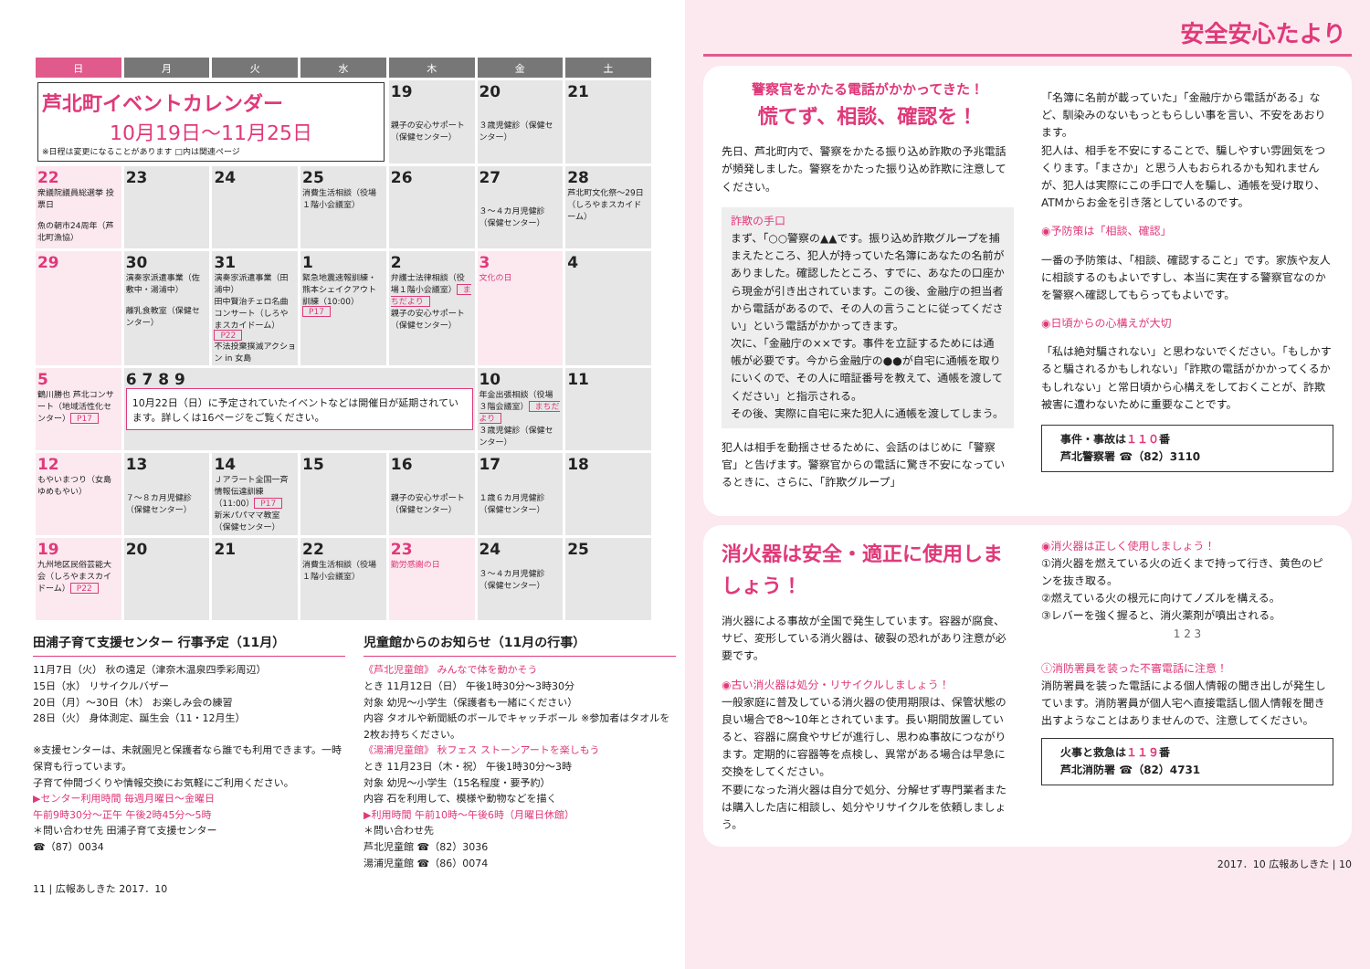| 日 | 月 | 火 | 水 | 木 | 金 | 土 |
| --- | --- | --- | --- | --- | --- | --- |
| 芦北町イベントカレンダー 10月19日～11月25日 ※日程は変更になることがあります □内は関連ページ | | | | 19 親子の安心サポート（保健センター） | 20 ３歳児健診（保健センター） | 21 |
| 22 衆議院議員総選挙 投票日 魚の朝市24周年（芦北町漁協） | 23 | 24 | 25 消費生活相談（役場１階小会議室） | 26 | 27 ３～４カ月児健診（保健センター） | 28 芦北町文化祭～29日（しろやまスカイドーム） |
| 29 | 30 演奏家派遣事業（佐敷中・湯浦中） 離乳食教室（保健センター） | 31 演奏家派遣事業（田浦中） 田中賢治チェロ名曲コンサート（しろやまスカイドーム） P22 不法投棄撲滅アクション in 女島 | 1 緊急地震速報訓練・熊本シェイクアウト訓練（10:00） P17 | 2 弁護士法律相談（役場１階小会議室） まちだより 親子の安心サポート（保健センター） | 3 文化の日 | 4 |
| 5 鶴川勝也 芦北コンサート（地域活性化センター） P17 | 6 7 8 9 10月22日（日）に予定されていたイベントなどは開催日が延期されています。詳しくは16ページをご覧ください。 | | | | 10 年金出張相談（役場３階会議室） まちだより ３歳児健診（保健センター） | 11 |
| 12 もやいまつり（女島ゆめもやい） | 13 ７～８カ月児健診（保健センター） | 14 Ｊアラート全国一斉情報伝達訓練（11:00） P17 新米パパママ教室（保健センター） | 15 | 16 親子の安心サポート（保健センター） | 17 １歳６カ月児健診（保健センター） | 18 |
| 19 九州地区民俗芸能大会（しろやまスカイドーム） P22 | 20 | 21 | 22 消費生活相談（役場１階小会議室） | 23 勤労感謝の日 | 24 ３～４カ月児健診（保健センター） | 25 |
田浦子育て支援センター 行事予定（11月）
11月7日（火） 秋の遠足（津奈木温泉四季彩周辺）
15日（水） リサイクルバザー
20日（月）～30日（木） お楽しみ会の練習
28日（火） 身体測定、誕生会（11・12月生）
※支援センターは、未就園児と保護者なら誰でも利用できます。一時保育も行っています。
子育て仲間づくりや情報交換にお気軽にご利用ください。
▶センター利用時間 毎週月曜日～金曜日
午前9時30分～正午 午後2時45分～5時
＊問い合わせ先 田浦子育て支援センター
☎（87）0034
児童館からのお知らせ（11月の行事）
《芦北児童館》 みんなで体を動かそう
とき 11月12日（日） 午後1時30分～3時30分
対象 幼児～小学生（保護者も一緒にください）
内容 タオルや新聞紙のボールでキャッチボール ※参加者はタオルを2枚お持ちください。
《湯浦児童館》 秋フェス ストーンアートを楽しもう
とき 11月23日（木・祝） 午後1時30分～3時
対象 幼児～小学生（15名程度・要予約）
内容 石を利用して、模様や動物などを描く
▶利用時間 午前10時～午後6時（月曜日休館）
＊問い合わせ先
芦北児童館 ☎（82）3036
湯浦児童館 ☎（86）0074
11 | 広報あしきた 2017．10
安全安心たより
警察官をかたる電話がかかってきた！
慌てず、相談、確認を！
先日、芦北町内で、警察をかたる振り込め詐欺の予兆電話が頻発しました。警察をかたった振り込め詐欺に注意してください。
詐欺の手口
まず、「○○警察の▲▲です。振り込め詐欺グループを捕まえたところ、犯人が持っていた名簿にあなたの名前がありました。確認したところ、すでに、あなたの口座から現金が引き出されています。この後、金融庁の担当者から電話があるので、その人の言うことに従ってください」という電話がかかってきます。
次に、「金融庁の××です。事件を立証するためには通帳が必要です。今から金融庁の●●が自宅に通帳を取りにいくので、その人に暗証番号を教えて、通帳を渡してください」と指示される。
その後、実際に自宅に来た犯人に通帳を渡してしまう。
犯人は相手を動揺させるために、会話のはじめに「警察官」と告げます。警察官からの電話に驚き不安になっているときに、さらに、「詐欺グループ」
「名簿に名前が載っていた」「金融庁から電話がある」など、馴染みのないもっともらしい事を言い、不安をあおります。
犯人は、相手を不安にすることで、騙しやすい雰囲気をつくります。「まさか」と思う人もおられるかも知れませんが、犯人は実際にこの手口で人を騙し、通帳を受け取り、ATMからお金を引き落としているのです。
◉予防策は「相談、確認」
一番の予防策は、「相談、確認すること」です。家族や友人に相談するのもよいですし、本当に実在する警察官なのかを警察へ確認してもらってもよいです。
◉日頃からの心構えが大切
「私は絶対騙されない」と思わないでください。「もしかすると騙されるかもしれない」「詐欺の電話がかかってくるかもしれない」と常日頃から心構えをしておくことが、詐欺被害に遭わないために重要なことです。
事件・事故は１１０番
芦北警察署 ☎（82）3110
消火器は安全・適正に使用しましょう！
消火器による事故が全国で発生しています。容器が腐食、サビ、変形している消火器は、破裂の恐れがあり注意が必要です。
◉古い消火器は処分・リサイクルしましょう！
一般家庭に普及している消火器の使用期限は、保管状態の良い場合で8～10年とされています。長い期間放置していると、容器に腐食やサビが進行し、思わぬ事故につながります。定期的に容器等を点検し、異常がある場合は早急に交換をしてください。
不要になった消火器は自分で処分、分解せず専門業者または購入した店に相談し、処分やリサイクルを依頼しましょう。
◉消火器は正しく使用しましょう！
①消火器を燃えている火の近くまで持って行き、黄色のピンを抜き取る。
②燃えている火の根元に向けてノズルを構える。
③レバーを強く握ると、消火薬剤が噴出される。
1 2 3
ⓘ消防署員を装った不審電話に注意！
消防署員を装った電話による個人情報の聞き出しが発生しています。消防署員が個人宅へ直接電話し個人情報を聞き出すようなことはありませんので、注意してください。
火事と救急は１１９番
芦北消防署 ☎（82）4731
2017．10 広報あしきた | 10